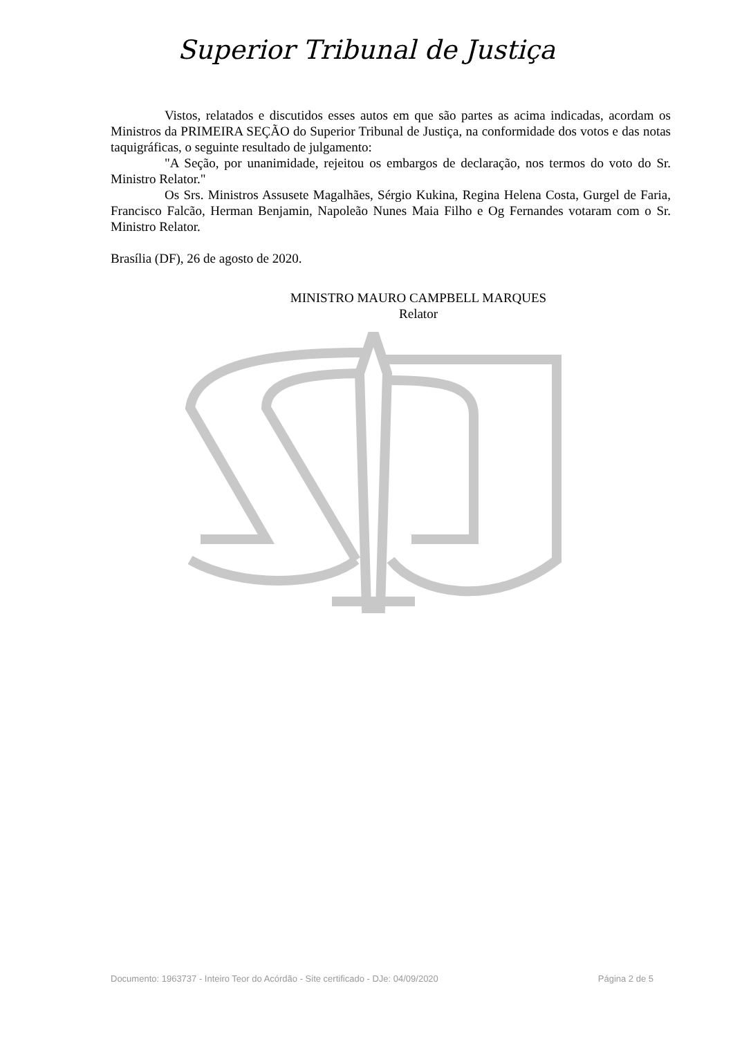Superior Tribunal de Justiça
Vistos, relatados e discutidos esses autos em que são partes as acima indicadas, acordam os Ministros da PRIMEIRA SEÇÃO do Superior Tribunal de Justiça, na conformidade dos votos e das notas taquigráficas, o seguinte resultado de julgamento:
"A Seção, por unanimidade, rejeitou os embargos de declaração, nos termos do voto do Sr. Ministro Relator."
Os Srs. Ministros Assusete Magalhães, Sérgio Kukina, Regina Helena Costa, Gurgel de Faria, Francisco Falcão, Herman Benjamin, Napoleão Nunes Maia Filho e Og Fernandes votaram com o Sr. Ministro Relator.
Brasília (DF), 26 de agosto de 2020.
MINISTRO MAURO CAMPBELL MARQUES
Relator
Documento: 1963737 - Inteiro Teor do Acórdão - Site certificado - DJe: 04/09/2020 Página 2 de 5